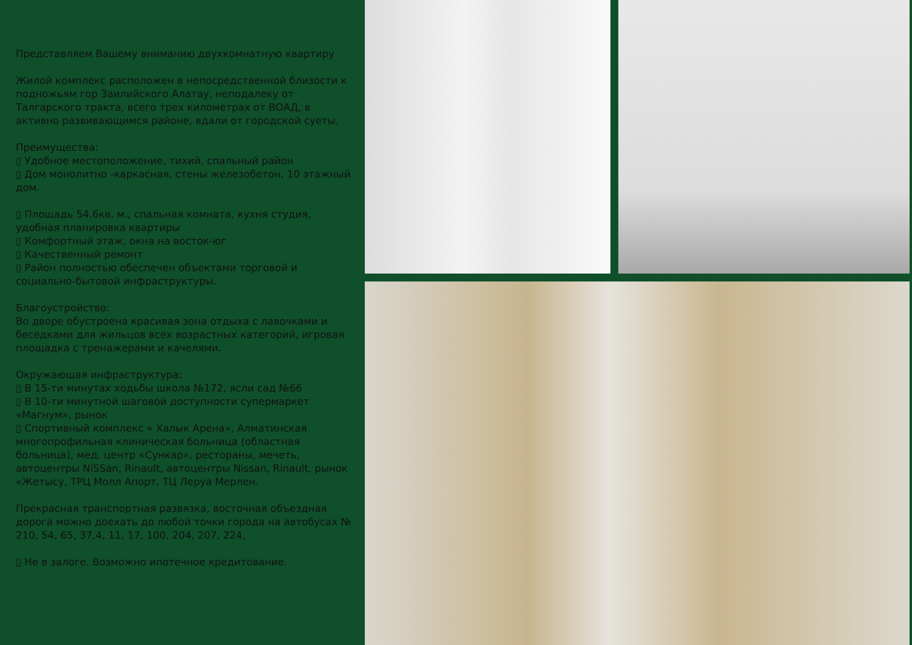Представляем Вашему вниманию двухкомнатную квартиру
Жилой комплекс расположен в непосредственной близости к подножьям гор Заилийского Алатау, неподалеку от Талгарского тракта, всего трех километрах от ВОАД, в активно развивающимся районе, вдали от городской суеты.
Преимущества:
▯ Удобное местоположение, тихий, спальный район
▯ Дом монолитно -каркасная, стены железобетон, 10 этажный дом.
▯ Площадь 54.6кв. м., спальная комната, кухня студия, удобная планировка квартиры
▯ Комфортный этаж, окна на восток-юг
▯ Качественный ремонт
▯ Район полностью обеспечен объектами торговой и социально-бытовой инфраструктуры.
Благоустройство:
Во дворе обустроена красивая зона отдыха с лавочками и беседками для жильцов всех возрастных категорий, игровая площадка с тренажерами и качелями.
Окружающая инфраструктура:
▯ В 15-ти минутах ходьбы школа №172, ясли сад №66
▯ В 10-ти минутной шаговой доступности супермаркет «Магнум», рынок
▯ Спортивный комплекс « Халык Арена», Алматинская многопрофильная клиническая больница (областная больница), мед. центр «Сункар», рестораны, мечеть, автоцентры NiSSan, Rinault, автоцентры Nissan, Rinault, рынок «Жетысу, ТРЦ Молл Апорт, ТЦ Леруа Мерлен.
Прекрасная транспортная развязка, восточная объездная дорога можно доехать до любой точки города на автобусах № 210, 54, 65, 37,4, 11, 17, 100, 204, 207, 224,
▯ Не в залоге. Возможно ипотечное кредитование.